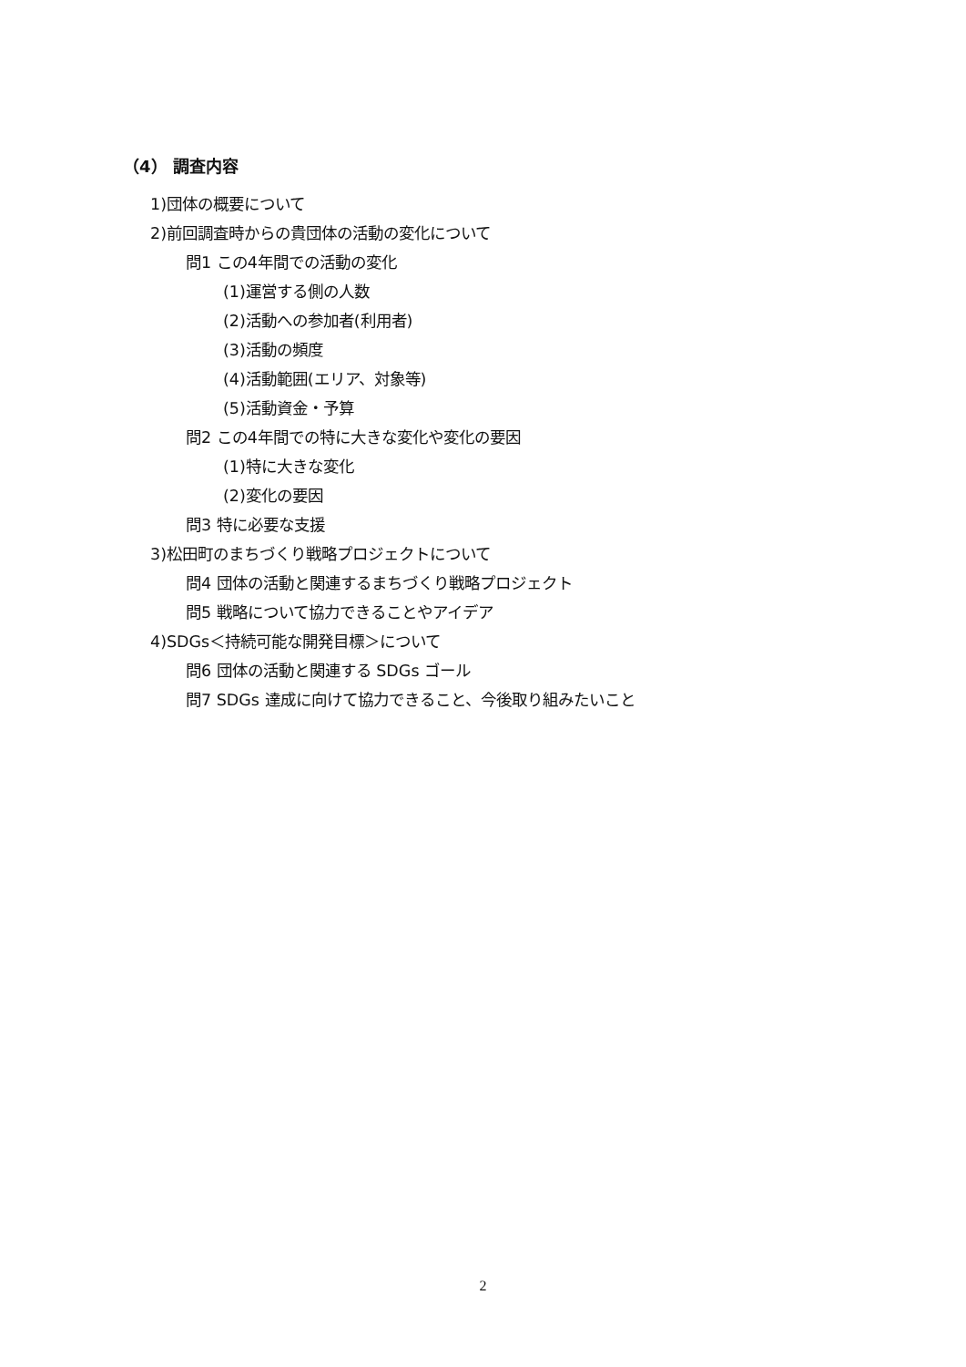（4） 調査内容
1)団体の概要について
2)前回調査時からの貴団体の活動の変化について
問1 この4年間での活動の変化
(1)運営する側の人数
(2)活動への参加者(利用者)
(3)活動の頻度
(4)活動範囲(エリア、対象等)
(5)活動資金・予算
問2 この4年間での特に大きな変化や変化の要因
(1)特に大きな変化
(2)変化の要因
問3 特に必要な支援
3)松田町のまちづくり戦略プロジェクトについて
問4 団体の活動と関連するまちづくり戦略プロジェクト
問5 戦略について協力できることやアイデア
4)SDGs＜持続可能な開発目標＞について
問6 団体の活動と関連する SDGs ゴール
問7 SDGs 達成に向けて協力できること、今後取り組みたいこと
2